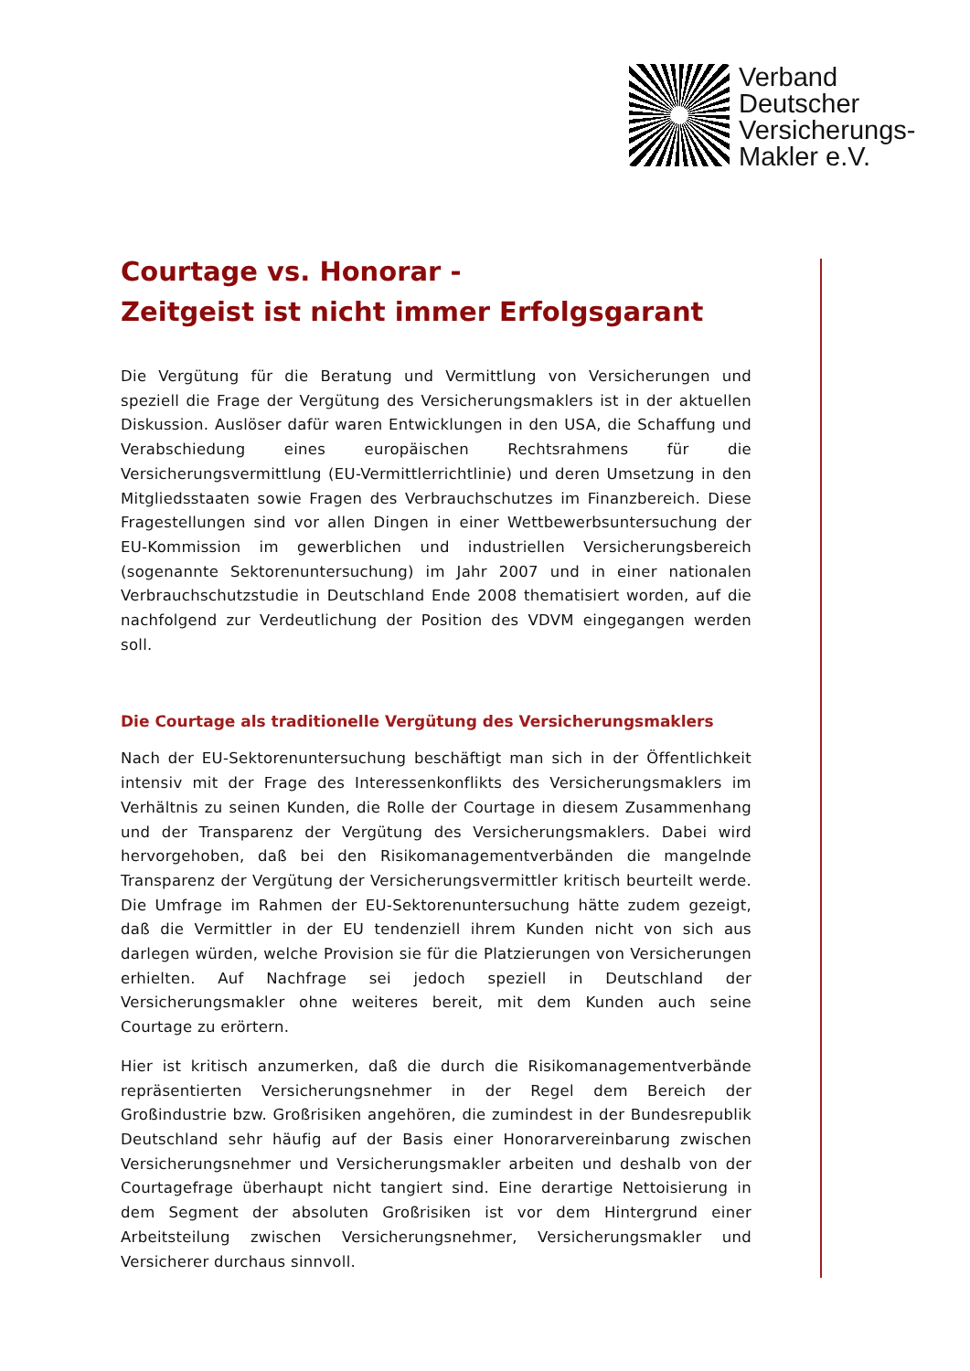Verband
Deutscher
Versicherungs-
Makler e.V.
Courtage vs. Honorar -
Zeitgeist ist nicht immer Erfolgsgarant
Die Vergütung für die Beratung und Vermittlung von Versicherungen und speziell die Frage der Vergütung des Versicherungsmaklers ist in der aktuellen Diskussion. Auslöser dafür waren Entwicklungen in den USA, die Schaffung und Verabschiedung eines europäischen Rechtsrahmens für die Versicherungsvermittlung (EU-Vermittlerrichtlinie) und deren Umsetzung in den Mitgliedsstaaten sowie Fragen des Verbrauchschutzes im Finanzbereich. Diese Fragestellungen sind vor allen Dingen in einer Wettbewerbsuntersuchung der EU-Kommission im gewerblichen und industriellen Versicherungsbereich (sogenannte Sektorenuntersuchung) im Jahr 2007 und in einer nationalen Verbrauchschutzstudie in Deutschland Ende 2008 thematisiert worden, auf die nachfolgend zur Verdeutlichung der Position des VDVM eingegangen werden soll.
Die Courtage als traditionelle Vergütung des Versicherungsmaklers
Nach der EU-Sektorenuntersuchung beschäftigt man sich in der Öffentlichkeit intensiv mit der Frage des Interessenkonflikts des Versicherungsmaklers im Verhältnis zu seinen Kunden, die Rolle der Courtage in diesem Zusammenhang und der Transparenz der Vergütung des Versicherungsmaklers. Dabei wird hervorgehoben, daß bei den Risikomanagementverbänden die mangelnde Transparenz der Vergütung der Versicherungsvermittler kritisch beurteilt werde. Die Umfrage im Rahmen der EU-Sektorenuntersuchung hätte zudem gezeigt, daß die Vermittler in der EU tendenziell ihrem Kunden nicht von sich aus darlegen würden, welche Provision sie für die Platzierungen von Versicherungen erhielten. Auf Nachfrage sei jedoch speziell in Deutschland der Versicherungsmakler ohne weiteres bereit, mit dem Kunden auch seine Courtage zu erörtern.
Hier ist kritisch anzumerken, daß die durch die Risikomanagementverbände repräsentierten Versicherungsnehmer in der Regel dem Bereich der Großindustrie bzw. Großrisiken angehören, die zumindest in der Bundesrepublik Deutschland sehr häufig auf der Basis einer Honorarvereinbarung zwischen Versicherungsnehmer und Versicherungsmakler arbeiten und deshalb von der Courtagefrage überhaupt nicht tangiert sind. Eine derartige Nettoisierung in dem Segment der absoluten Großrisiken ist vor dem Hintergrund einer Arbeitsteilung zwischen Versicherungsnehmer, Versicherungsmakler und Versicherer durchaus sinnvoll.